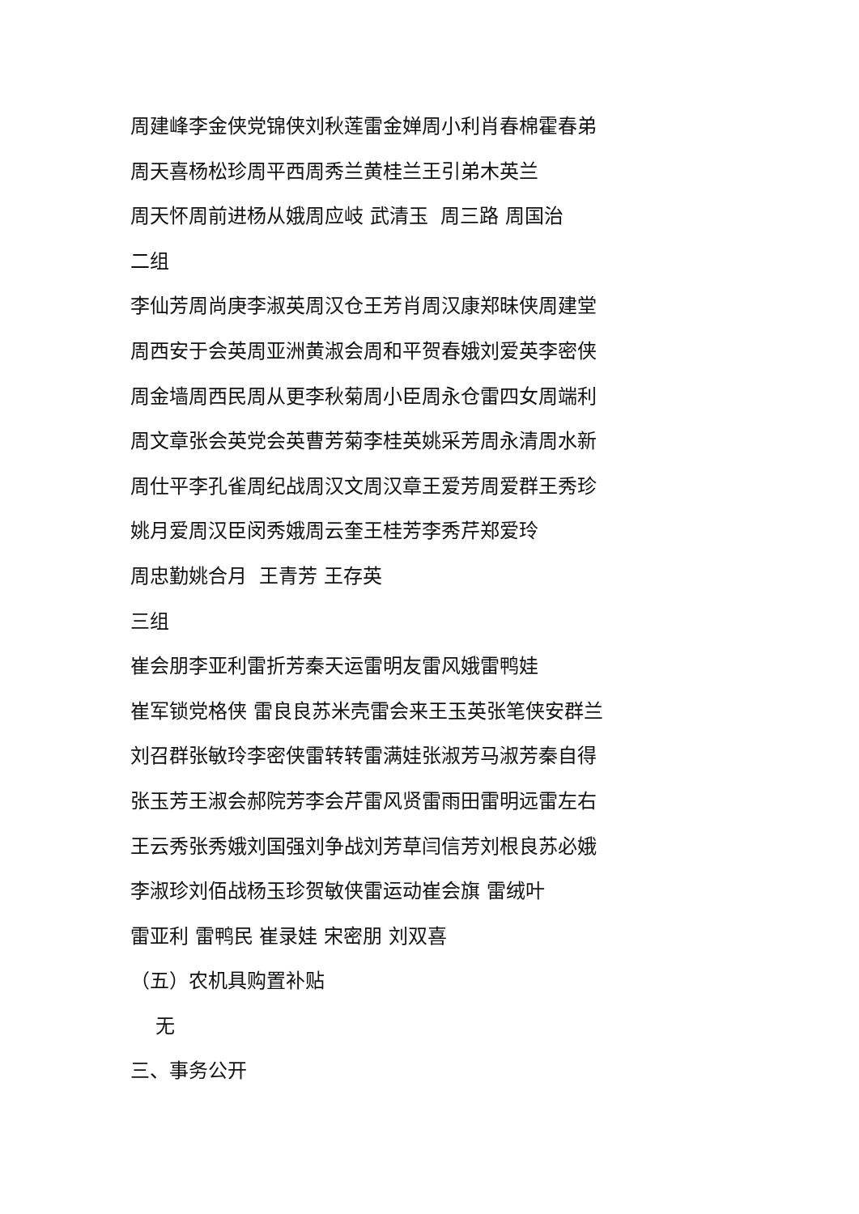周建峰李金侠党锦侠刘秋莲雷金婵周小利肖春棉霍春弟
周天喜杨松珍周平西周秀兰黄桂兰王引弟木英兰
周天怀周前进杨从娥周应岐 武清玉 周三路 周国治
二组
李仙芳周尚庚李淑英周汉仓王芳肖周汉康郑昧侠周建堂
周西安于会英周亚洲黄淑会周和平贺春娥刘爱英李密侠
周金墙周西民周从更李秋菊周小臣周永仓雷四女周端利
周文章张会英党会英曹芳菊李桂英姚采芳周永清周水新
周仕平李孔雀周纪战周汉文周汉章王爱芳周爱群王秀珍
姚月爱周汉臣闵秀娥周云奎王桂芳李秀芹郑爱玲
周忠勤姚合月 王青芳 王存英
三组
崔会朋李亚利雷折芳秦天运雷明友雷风娥雷鸭娃
崔军锁党格侠 雷良良苏米壳雷会来王玉英张笔侠安群兰
刘召群张敏玲李密侠雷转转雷满娃张淑芳马淑芳秦自得
张玉芳王淑会郝院芳李会芹雷风贤雷雨田雷明远雷左右
王云秀张秀娥刘国强刘争战刘芳草闫信芳刘根良苏必娥
李淑珍刘佰战杨玉珍贺敏侠雷运动崔会旗 雷绒叶
雷亚利 雷鸭民 崔录娃 宋密朋 刘双喜
（五）农机具购置补贴
无
三、事务公开